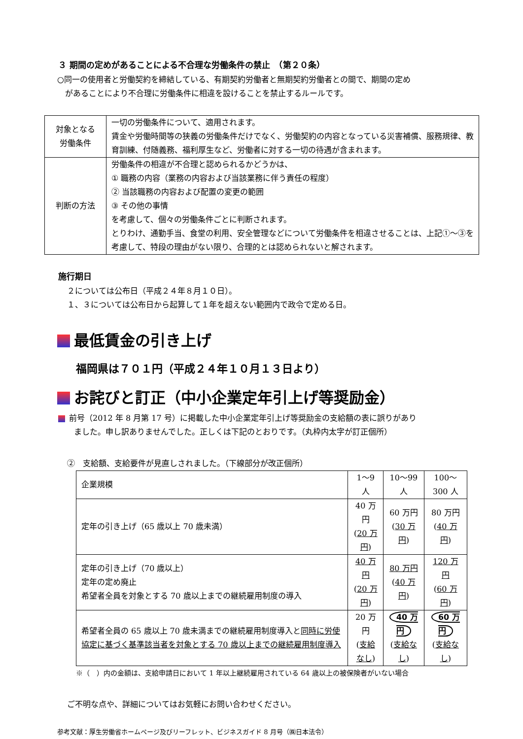３ 期間の定めがあることによる不合理な労働条件の禁止　（第２０条）
○同一の使用者と労働契約を締結している、有期契約労働者と無期契約労働者との間で、期間の定め
　があることにより不合理に労働条件に相違を設けることを禁止するルールです。
| 対象となる 労働条件 | 一切の労働条件について、適用されます。 賃金や労働時間等の狭義の労働条件だけでなく、労働契約の内容となっている災害補償、服務規律、教育訓練、付随義務、福利厚生など、労働者に対する一切の待遇が含まれます。 |
| 判断の方法 | 労働条件の相違が不合理と認められるかどうかは、 ① 職務の内容（業務の内容および当該業務に伴う責任の程度） ② 当該職務の内容および配置の変更の範囲 ③ その他の事情 を考慮して、個々の労働条件ごとに判断されます。 とりわけ、通勤手当、食堂の利用、安全管理などについて労働条件を相違させることは、上記①～③を考慮して、特段の理由がない限り、合理的とは認められないと解されます。 |
施行期日
２については公布日（平成２４年８月１０日）。
１、３については公布日から起算して１年を超えない範囲内で政令で定める日。
最低賃金の引き上げ
福岡県は７０１円（平成２４年１０月１３日より）
お詫びと訂正（中小企業定年引上げ等奨励金）
前号（2012 年 8 月第 17 号）に掲載した中小企業定年引上げ等奨励金の支給額の表に誤りがあり
　　ました。申し訳ありませんでした。正しくは下記のとおりです。（丸枠内太字が訂正個所）
②　支給額、支給要件が見直しされました。（下線部分が改正個所）
| 企業規模 | 1～9 人 | 10～99 人 | 100～300 人 |
| 定年の引き上げ（65 歳以上 70 歳未満） | 40 万円 ( 20 万円 ) | 60 万円 ( 30 万円 ) | 80 万円 ( 40 万円 ) |
| 定年の引き上げ（70 歳以上） 定年の定め廃止 希望者全員を対象とする 70 歳以上までの継続雇用制度の導入 | 40 万円 ( 20 万円 ) | 80 万円 ( 40 万円 ) | 120 万円 ( 60 万円 ) |
| 希望者全員の 65 歳以上 70 歳未満までの継続雇用制度導入と 同時に労使協定に基づく基準該当者を対象とする 70 歳以上までの継続雇用制度導入 | 20 万円 ( 支給なし ) | 40 万円 ( 支給なし ) | 60 万円 ( 支給なし ) |
※（　）内の金額は、支給申請日において 1 年以上継続雇用されている 64 歳以上の被保険者がいない場合
ご不明な点や、詳細についてはお気軽にお問い合わせください。
参考文献：厚生労働省ホームページ及びリーフレット、ビジネスガイド 8 月号（㈱日本法令）